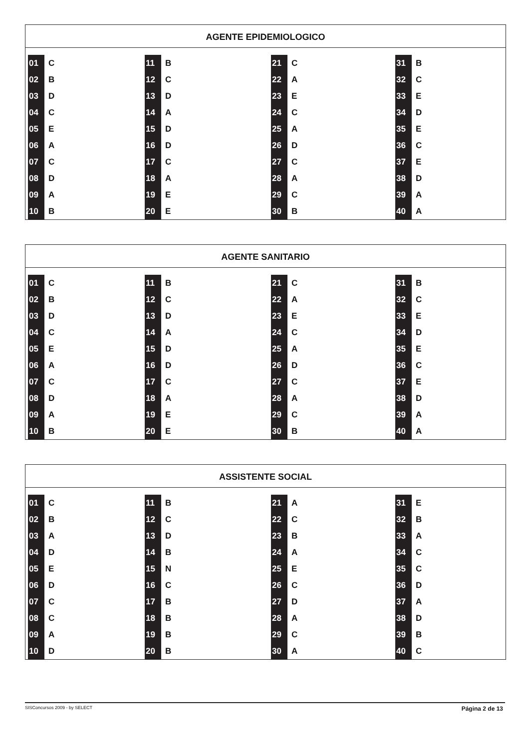AGENTE EPIDEMIOLOGICO
| 01 | C | 11 | B | 21 | C | 31 | B |
| 02 | B | 12 | C | 22 | A | 32 | C |
| 03 | D | 13 | D | 23 | E | 33 | E |
| 04 | C | 14 | A | 24 | C | 34 | D |
| 05 | E | 15 | D | 25 | A | 35 | E |
| 06 | A | 16 | D | 26 | D | 36 | C |
| 07 | C | 17 | C | 27 | C | 37 | E |
| 08 | D | 18 | A | 28 | A | 38 | D |
| 09 | A | 19 | E | 29 | C | 39 | A |
| 10 | B | 20 | E | 30 | B | 40 | A |
AGENTE SANITARIO
| 01 | C | 11 | B | 21 | C | 31 | B |
| 02 | B | 12 | C | 22 | A | 32 | C |
| 03 | D | 13 | D | 23 | E | 33 | E |
| 04 | C | 14 | A | 24 | C | 34 | D |
| 05 | E | 15 | D | 25 | A | 35 | E |
| 06 | A | 16 | D | 26 | D | 36 | C |
| 07 | C | 17 | C | 27 | C | 37 | E |
| 08 | D | 18 | A | 28 | A | 38 | D |
| 09 | A | 19 | E | 29 | C | 39 | A |
| 10 | B | 20 | E | 30 | B | 40 | A |
ASSISTENTE SOCIAL
| 01 | C | 11 | B | 21 | A | 31 | E |
| 02 | B | 12 | C | 22 | C | 32 | B |
| 03 | A | 13 | D | 23 | B | 33 | A |
| 04 | D | 14 | B | 24 | A | 34 | C |
| 05 | E | 15 | N | 25 | E | 35 | C |
| 06 | D | 16 | C | 26 | C | 36 | D |
| 07 | C | 17 | B | 27 | D | 37 | A |
| 08 | C | 18 | B | 28 | A | 38 | D |
| 09 | A | 19 | B | 29 | C | 39 | B |
| 10 | D | 20 | B | 30 | A | 40 | C |
SISConcursos 2009 - by SELECT Página 2 de 13